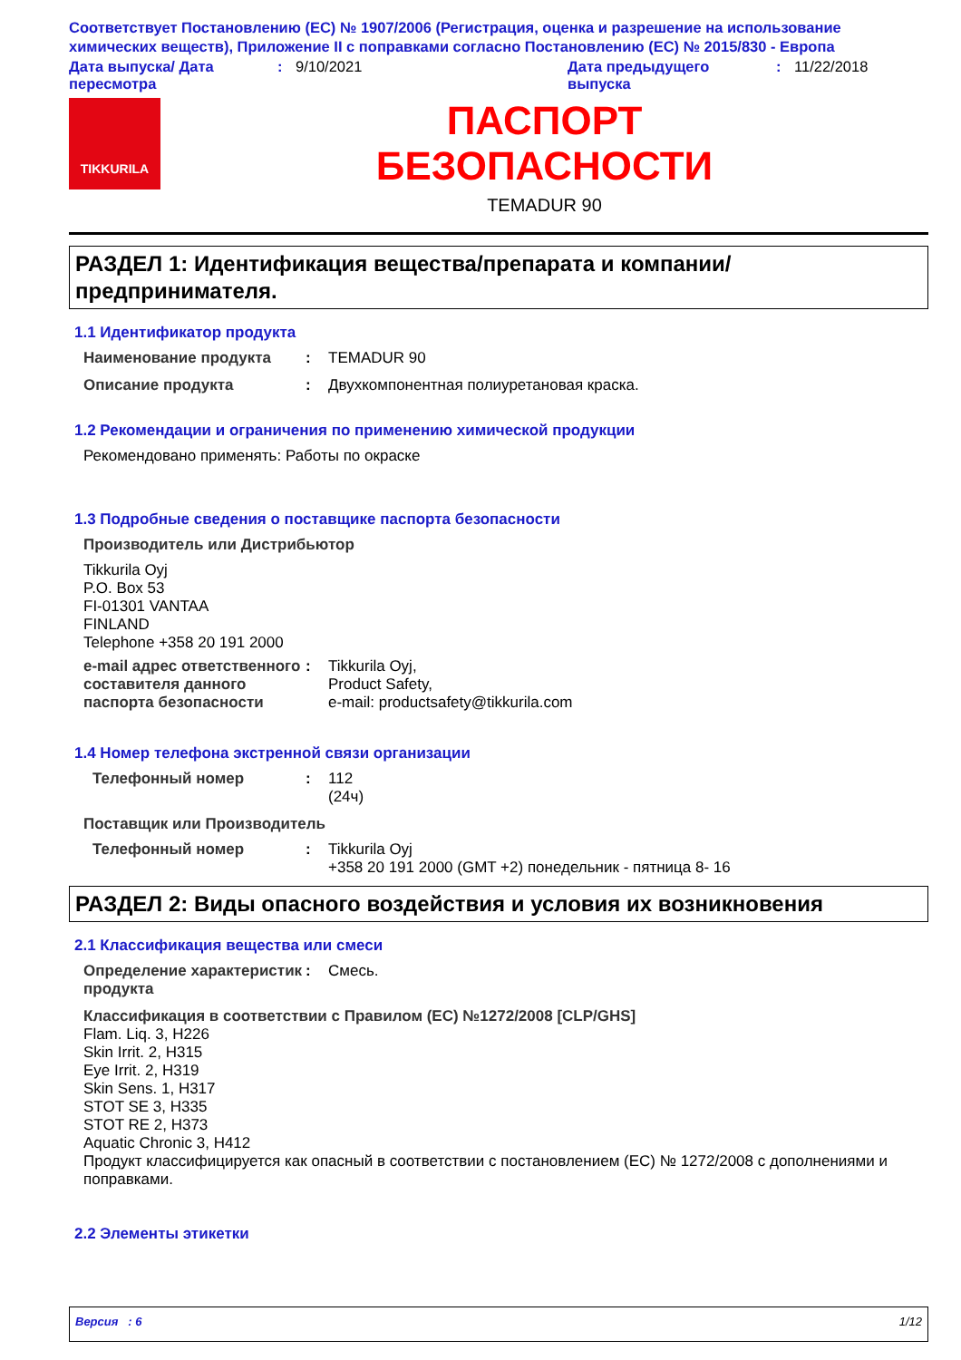Соответствует Постановлению (ЕС) № 1907/2006 (Регистрация, оценка и разрешение на использование химических веществ), Приложение II с поправками согласно Постановлению (ЕС) № 2015/830 - Европа
Дата выпуска/ Дата пересмотра
: 9/10/2021 Дата предыдущего выпуска
: 11/22/2018
TIKKURILA
ПАСПОРТ
БЕЗОПАСНОСТИ
TEMADUR 90
РАЗДЕЛ 1: Идентификация вещества/препарата и компании/ предпринимателя.
1.1 Идентификатор продукта
Наименование продукта : TEMADUR 90
Описание продукта : Двухкомпонентная полиуретановая краска.
1.2 Рекомендации и ограничения по применению химической продукции
Рекомендовано применять: Работы по окраске
1.3 Подробные сведения о поставщике паспорта безопасности
Производитель или Дистрибьютор
Tikkurila Oyj
P.O. Box 53
FI-01301 VANTAA
FINLAND
Telephone +358 20 191 2000
e-mail адрес ответственного составителя данного паспорта безопасности
: Tikkurila Oyj,
Product Safety,
e-mail: productsafety@tikkurila.com
1.4 Номер телефона экстренной связи организации
Телефонный номер : 112
(24ч)
Поставщик или Производитель
Телефонный номер : Tikkurila Oyj
+358 20 191 2000 (GMT +2) понедельник - пятница 8- 16
РАЗДЕЛ 2: Виды опасного воздействия и условия их возникновения
2.1 Классификация вещества или смеси
Определение характеристик продукта
: Смесь.
Классификация в соответствии с Правилом (ЕС) №1272/2008 [CLP/GHS]
Flam. Liq. 3, H226
Skin Irrit. 2, H315
Eye Irrit. 2, H319
Skin Sens. 1, H317
STOT SE 3, H335
STOT RE 2, H373
Aquatic Chronic 3, H412
Продукт классифицируется как опасный в соответствии с постановлением (EC) № 1272/2008 с дополнениями и поправками.
2.2 Элементы этикетки
Версия : 6 1/12